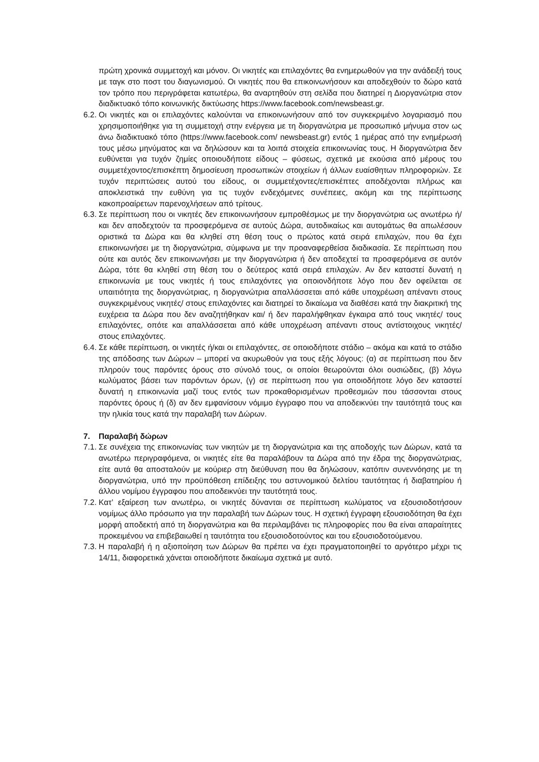πρώτη χρονικά συμμετοχή και μόνον. Οι νικητές και επιλαχόντες θα ενημερωθούν για την ανάδειξή τους με ταγκ στο ποστ του διαγωνισμού. Οι νικητές που θα επικοινωνήσουν και αποδεχθούν το δώρο κατά τον τρόπο που περιγράφεται κατωτέρω, θα αναρτηθούν στη σελίδα που διατηρεί η Διοργανώτρια στον διαδικτυακό τόπο κοινωνικής δικτύωσης https://www.facebook.com/newsbeast.gr.
6.2. Οι νικητές και οι επιλαχόντες καλούνται να επικοινωνήσουν από τον συγκεκριμένο λογαριασμό που χρησιμοποιήθηκε για τη συμμετοχή στην ενέργεια με τη διοργανώτρια με προσωπικό μήνυμα στον ως άνω διαδικτυακό τόπο (https://www.facebook.com/ newsbeast.gr) εντός 1 ημέρας από την ενημέρωσή τους μέσω μηνύματος και να δηλώσουν και τα λοιπά στοιχεία επικοινωνίας τους. Η διοργανώτρια δεν ευθύνεται για τυχόν ζημίες οποιουδήποτε είδους – φύσεως, σχετικά με εκούσια από μέρους του συμμετέχοντος/επισκέπτη δημοσίευση προσωπικών στοιχείων ή άλλων ευαίσθητων πληροφοριών. Σε τυχόν περιπτώσεις αυτού του είδους, οι συμμετέχοντες/επισκέπτες αποδέχονται πλήρως και αποκλειστικά την ευθύνη για τις τυχόν ενδεχόμενες συνέπειες, ακόμη και της περίπτωσης κακοπροαίρετων παρενοχλήσεων από τρίτους.
6.3. Σε περίπτωση που οι νικητές δεν επικοινωνήσουν εμπροθέσμως με την διοργανώτρια ως ανωτέρω ή/και δεν αποδεχτούν τα προσφερόμενα σε αυτούς Δώρα, αυτοδικαίως και αυτομάτως θα απωλέσουν οριστικά τα Δώρα και θα κληθεί στη θέση τους ο πρώτος κατά σειρά επιλαχών, που θα έχει επικοινωνήσει με τη διοργανώτρια, σύμφωνα με την προαναφερθείσα διαδικασία. Σε περίπτωση που ούτε και αυτός δεν επικοινωνήσει με την διοργανώτρια ή δεν αποδεχτεί τα προσφερόμενα σε αυτόν Δώρα, τότε θα κληθεί στη θέση του ο δεύτερος κατά σειρά επιλαχών. Αν δεν καταστεί δυνατή η επικοινωνία με τους νικητές ή τους επιλαχόντες για οποιονδήποτε λόγο που δεν οφείλεται σε υπαιτιότητα της διοργανώτριας, η διοργανώτρια απαλλάσσεται από κάθε υποχρέωση απέναντι στους συγκεκριμένους νικητές/ στους επιλαχόντες και διατηρεί το δικαίωμα να διαθέσει κατά την διακριτική της ευχέρεια τα Δώρα που δεν αναζητήθηκαν και/ ή δεν παραλήφθηκαν έγκαιρα από τους νικητές/ τους επιλαχόντες, οπότε και απαλλάσσεται από κάθε υποχρέωση απέναντι στους αντίστοιχους νικητές/ στους επιλαχόντες.
6.4. Σε κάθε περίπτωση, οι νικητές ή/και οι επιλαχόντες, σε οποιοδήποτε στάδιο – ακόμα και κατά το στάδιο της απόδοσης των Δώρων – μπορεί να ακυρωθούν για τους εξής λόγους: (α) σε περίπτωση που δεν πληρούν τους παρόντες όρους στο σύνολό τους, οι οποίοι θεωρούνται όλοι ουσιώδεις, (β) λόγω κωλύματος βάσει των παρόντων όρων, (γ) σε περίπτωση που για οποιοδήποτε λόγο δεν καταστεί δυνατή η επικοινωνία μαζί τους εντός των προκαθορισμένων προθεσμιών που τάσσονται στους παρόντες όρους ή (δ) αν δεν εμφανίσουν νόμιμο έγγραφο που να αποδεικνύει την ταυτότητά τους και την ηλικία τους κατά την παραλαβή των Δώρων.
7. Παραλαβή δώρων
7.1. Σε συνέχεια της επικοινωνίας των νικητών με τη διοργανώτρια και της αποδοχής των Δώρων, κατά τα ανωτέρω περιγραφόμενα, οι νικητές είτε θα παραλάβουν τα Δώρα από την έδρα της διοργανώτριας, είτε αυτά θα αποσταλούν με κούριερ στη διεύθυνση που θα δηλώσουν, κατόπιν συνεννόησης με τη διοργανώτρια, υπό την προϋπόθεση επίδειξης του αστυνομικού δελτίου ταυτότητας ή διαβατηρίου ή άλλου νομίμου έγγραφου που αποδεικνύει την ταυτότητά τους.
7.2. Κατ’ εξαίρεση των ανωτέρω, οι νικητές δύνανται σε περίπτωση κωλύματος να εξουσιοδοτήσουν νομίμως άλλο πρόσωπο για την παραλαβή των Δώρων τους. Η σχετική έγγραφη εξουσιοδότηση θα έχει μορφή αποδεκτή από τη διοργανώτρια και θα περιλαμβάνει τις πληροφορίες που θα είναι απαραίτητες προκειμένου να επιβεβαιωθεί η ταυτότητα του εξουσιοδοτούντος και του εξουσιοδοτούμενου.
7.3. Η παραλαβή ή η αξιοποίηση των Δώρων θα πρέπει να έχει πραγματοποιηθεί το αργότερο μέχρι τις 14/11, διαφορετικά χάνεται οποιοδήποτε δικαίωμα σχετικά με αυτό.